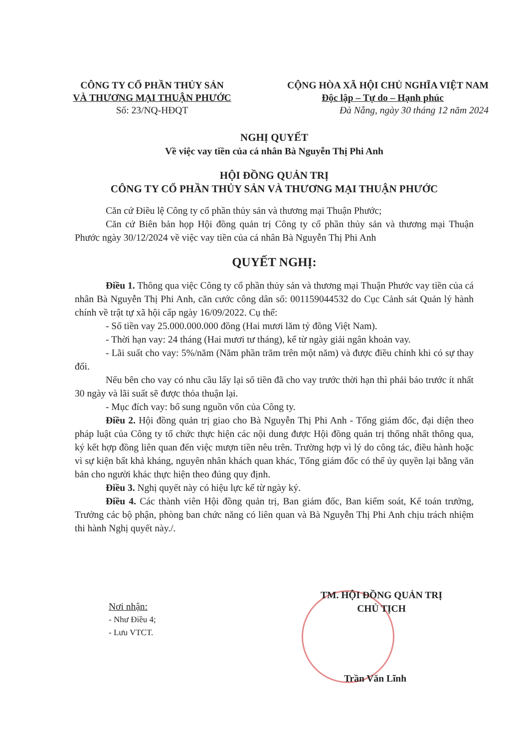CÔNG TY CỔ PHẦN THỦY SẢN
VÀ THƯƠNG MẠI THUẬN PHƯỚC
Số: 23/NQ-HĐQT
CỘNG HÒA XÃ HỘI CHỦ NGHĨA VIỆT NAM
Độc lập – Tự do – Hạnh phúc
Đà Nẵng, ngày 30 tháng 12 năm 2024
NGHỊ QUYẾT
Về việc vay tiền của cá nhân Bà Nguyễn Thị Phi Anh
HỘI ĐỒNG QUẢN TRỊ
CÔNG TY CỔ PHẦN THỦY SẢN VÀ THƯƠNG MẠI THUẬN PHƯỚC
Căn cứ Điều lệ Công ty cổ phần thủy sản và thương mại Thuận Phước;
Căn cứ Biên bản họp Hội đồng quản trị Công ty cổ phần thủy sản và thương mại Thuận Phước ngày 30/12/2024 về việc vay tiền của cá nhân Bà Nguyễn Thị Phi Anh
QUYẾT NGHỊ:
Điều 1. Thông qua việc Công ty cổ phần thủy sản và thương mại Thuận Phước vay tiền của cá nhân Bà Nguyễn Thị Phi Anh, căn cước công dân số: 001159044532 do Cục Cảnh sát Quản lý hành chính về trật tự xã hội cấp ngày 16/09/2022. Cụ thể:
- Số tiền vay 25.000.000.000 đồng (Hai mươi lăm tỷ đồng Việt Nam).
- Thời hạn vay: 24 tháng (Hai mươi tư tháng), kể từ ngày giải ngân khoản vay.
- Lãi suất cho vay: 5%/năm (Năm phần trăm trên một năm) và được điều chỉnh khi có sự thay đổi.
Nếu bên cho vay có nhu cầu lấy lại số tiền đã cho vay trước thời hạn thì phải báo trước ít nhất 30 ngày và lãi suất sẽ được thỏa thuận lại.
- Mục đích vay: bổ sung nguồn vốn của Công ty.
Điều 2. Hội đồng quản trị giao cho Bà Nguyễn Thị Phi Anh - Tổng giám đốc, đại diện theo pháp luật của Công ty tổ chức thực hiện các nội dung được Hội đồng quản trị thống nhất thông qua, ký kết hợp đồng liên quan đến việc mượn tiền nêu trên. Trường hợp vì lý do công tác, điều hành hoặc vì sự kiện bất khả kháng, nguyên nhân khách quan khác, Tổng giám đốc có thể ủy quyền lại bằng văn bản cho người khác thực hiện theo đúng quy định.
Điều 3. Nghị quyết này có hiệu lực kể từ ngày ký.
Điều 4. Các thành viên Hội đồng quản trị, Ban giám đốc, Ban kiểm soát, Kế toán trưởng, Trưởng các bộ phận, phòng ban chức năng có liên quan và Bà Nguyễn Thị Phi Anh chịu trách nhiệm thi hành Nghị quyết này./.
Nơi nhận:
- Như Điều 4;
- Lưu VTCT.
TM. HỘI ĐỒNG QUẢN TRỊ
CHỦ TỊCH
Trần Văn Lĩnh